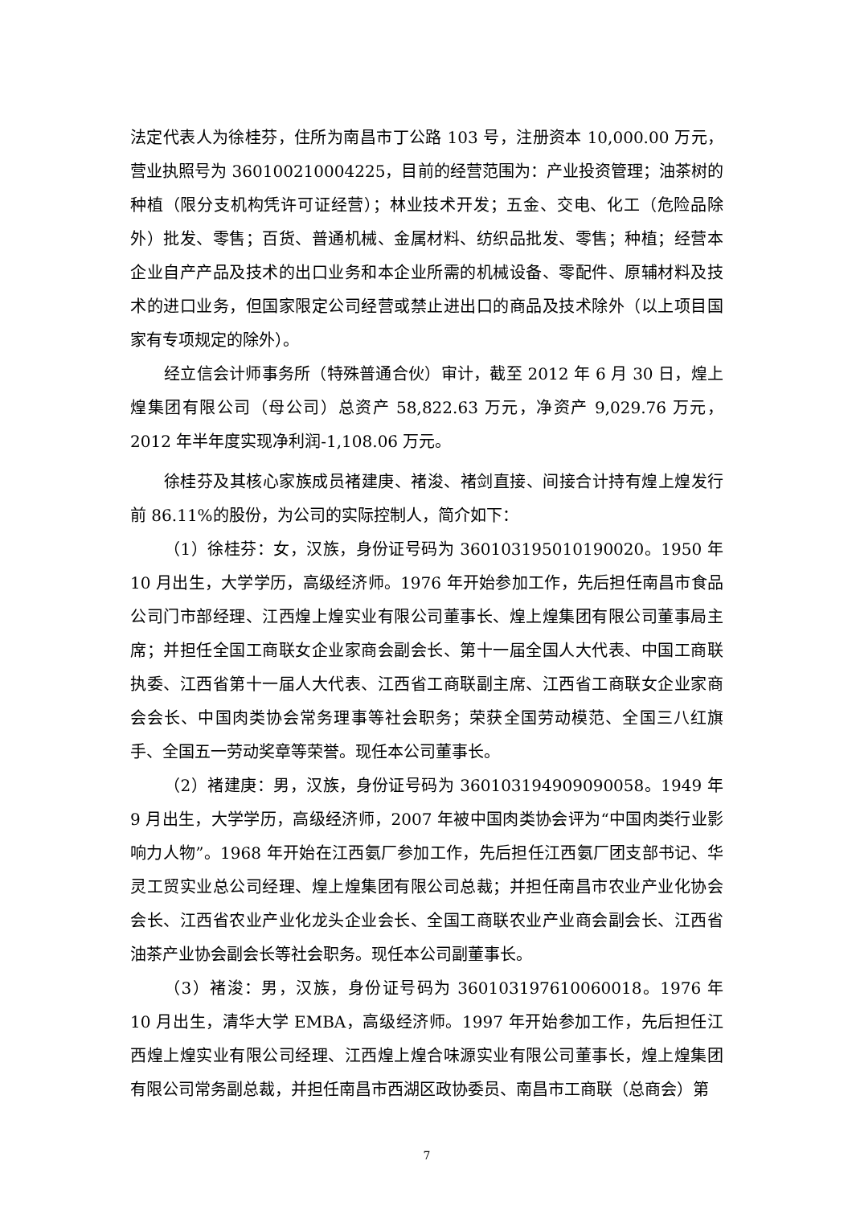法定代表人为徐桂芬，住所为南昌市丁公路 103 号，注册资本 10,000.00 万元，营业执照号为 360100210004225，目前的经营范围为：产业投资管理；油茶树的种植（限分支机构凭许可证经营）；林业技术开发；五金、交电、化工（危险品除外）批发、零售；百货、普通机械、金属材料、纺织品批发、零售；种植；经营本企业自产产品及技术的出口业务和本企业所需的机械设备、零配件、原辅材料及技术的进口业务，但国家限定公司经营或禁止进出口的商品及技术除外（以上项目国家有专项规定的除外）。
经立信会计师事务所（特殊普通合伙）审计，截至 2012 年 6 月 30 日，煌上煌集团有限公司（母公司）总资产 58,822.63 万元，净资产 9,029.76 万元，2012 年半年度实现净利润-1,108.06 万元。
徐桂芬及其核心家族成员褚建庚、褚浚、褚剑直接、间接合计持有煌上煌发行前 86.11%的股份，为公司的实际控制人，简介如下：
（1）徐桂芬：女，汉族，身份证号码为 360103195010190020。1950 年 10 月出生，大学学历，高级经济师。1976 年开始参加工作，先后担任南昌市食品公司门市部经理、江西煌上煌实业有限公司董事长、煌上煌集团有限公司董事局主席；并担任全国工商联女企业家商会副会长、第十一届全国人大代表、中国工商联执委、江西省第十一届人大代表、江西省工商联副主席、江西省工商联女企业家商会会长、中国肉类协会常务理事等社会职务；荣获全国劳动模范、全国三八红旗手、全国五一劳动奖章等荣誉。现任本公司董事长。
（2）褚建庚：男，汉族，身份证号码为 360103194909090058。1949 年 9 月出生，大学学历，高级经济师，2007 年被中国肉类协会评为“中国肉类行业影响力人物”。1968 年开始在江西氨厂参加工作，先后担任江西氨厂团支部书记、华灵工贸实业总公司经理、煌上煌集团有限公司总裁；并担任南昌市农业产业化协会会长、江西省农业产业化龙头企业会长、全国工商联农业产业商会副会长、江西省油茶产业协会副会长等社会职务。现任本公司副董事长。
（3）褚浚：男，汉族，身份证号码为 360103197610060018。1976 年 10 月出生，清华大学 EMBA，高级经济师。1997 年开始参加工作，先后担任江西煌上煌实业有限公司经理、江西煌上煌合味源实业有限公司董事长，煌上煌集团有限公司常务副总裁，并担任南昌市西湖区政协委员、南昌市工商联（总商会）第
7